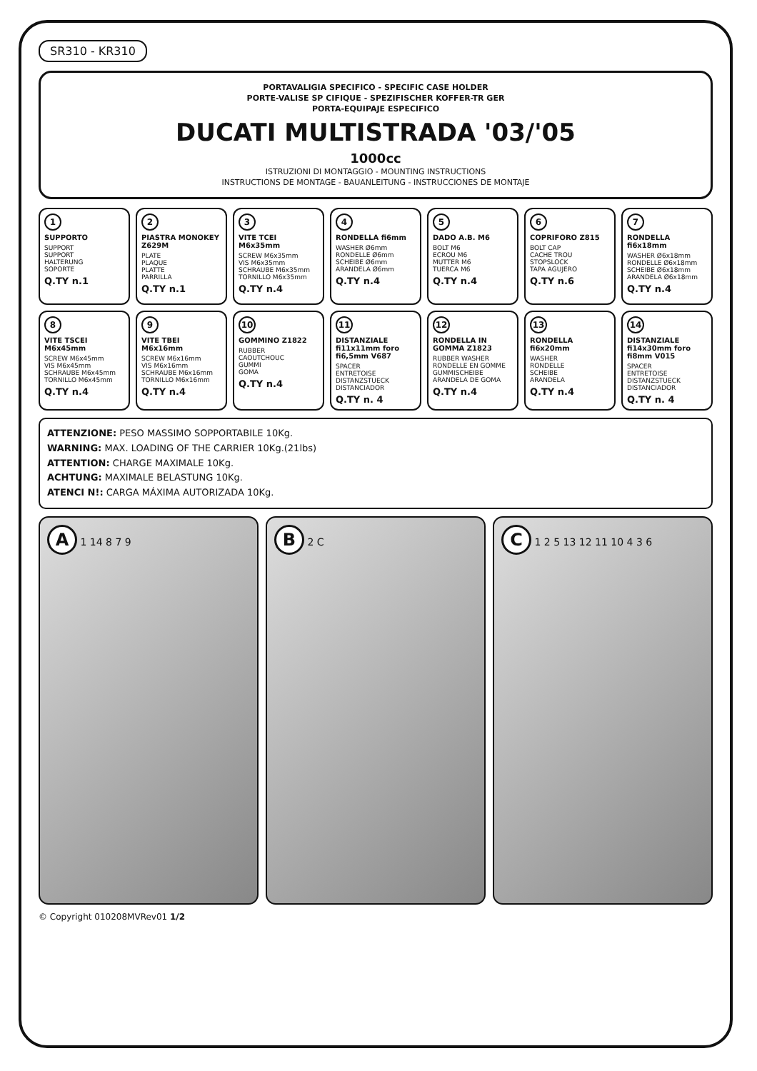SR310 - KR310
PORTAVALIGIA SPECIFICO - SPECIFIC CASE HOLDER
PORTE-VALISE SP CIFIQUE - SPEZIFISCHER KOFFER-TR GER
PORTA-EQUIPAJE ESPECIFICO
DUCATI MULTISTRADA '03/'05
1000cc
ISTRUZIONI DI MONTAGGIO - MOUNTING INSTRUCTIONS
INSTRUCTIONS DE MONTAGE - BAUANLEITUNG - INSTRUCCIONES DE MONTAJE
1
SUPPORTO
SUPPORT
SUPPORT
HALTERUNG
SOPORTE
Q.TY n.1
2
PIASTRA MONOKEY Z629M
PLATE
PLAQUE
PLATTE
PARRILLA
Q.TY n.1
3
VITE TCEI M6x35mm
SCREW M6x35mm
VIS M6x35mm
SCHRAUBE M6x35mm
TORNILLO M6x35mm
Q.TY n.4
4
RONDELLA fi6mm
WASHER Ø6mm
RONDELLE Ø6mm
SCHEIBE Ø6mm
ARANDELA Ø6mm
Q.TY n.4
5
DADO A.B. M6
BOLT M6
ECROU M6
MUTTER M6
TUERCA M6
Q.TY n.4
6
COPRIFORO Z815
BOLT CAP
CACHE TROU
STOPSLOCK
TAPA AGUJERO
Q.TY n.6
7
RONDELLA fi6x18mm
WASHER Ø6x18mm
RONDELLE Ø6x18mm
SCHEIBE Ø6x18mm
ARANDELA Ø6x18mm
Q.TY n.4
8
VITE TSCEI M6x45mm
SCREW M6x45mm
VIS M6x45mm
SCHRAUBE M6x45mm
TORNILLO M6x45mm
Q.TY n.4
9
VITE TBEI M6x16mm
SCREW M6x16mm
VIS M6x16mm
SCHRAUBE M6x16mm
TORNILLO M6x16mm
Q.TY n.4
10
GOMMINO Z1822
RUBBER
CAOUTCHOUC
GUMMI
GOMA
Q.TY n.4
11
DISTANZIALE fi11x11mm foro fi6,5mm V687
SPACER
ENTRETOISE
DISTANZSTUECK
DISTANCIADOR
Q.TY n. 4
12
RONDELLA IN GOMMA Z1823
RUBBER WASHER
RONDELLE EN GOMME
GUMMISCHEIBE
ARANDELA DE GOMA
Q.TY n.4
13
RONDELLA fi6x20mm
WASHER
RONDELLE
SCHEIBE
ARANDELA
Q.TY n.4
14
DISTANZIALE fi14x30mm foro fi8mm V015
SPACER
ENTRETOISE
DISTANZSTUECK
DISTANCIADOR
Q.TY n. 4
ATTENZIONE: PESO MASSIMO SOPPORTABILE 10Kg.
WARNING: MAX. LOADING OF THE CARRIER 10Kg.(21lbs)
ATTENTION: CHARGE MAXIMALE 10Kg.
ACHTUNG: MAXIMALE BELASTUNG 10Kg.
ATENCI N!: CARGA MÁXIMA AUTORIZADA 10Kg.
A 1 14 8 7 9
B 2 C
C 1 2 5 13 12 11 10 4 3 6
© Copyright 010208MVRev01 1/2